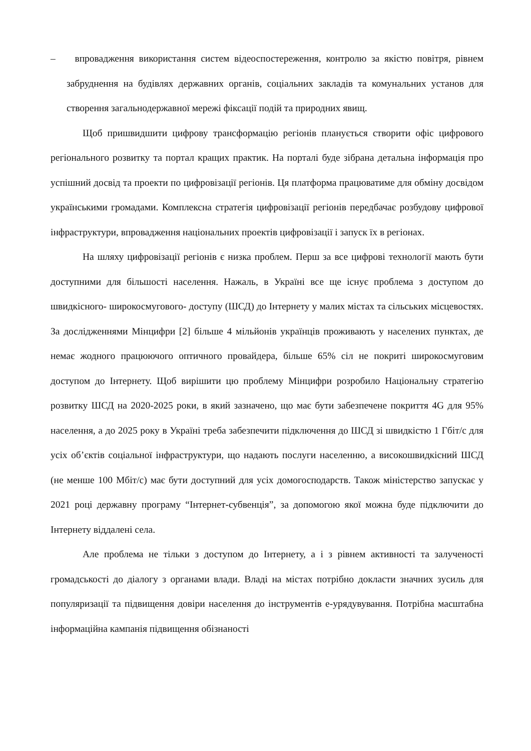– впровадження використання систем відеоспостереження, контролю за якістю повітря, рівнем забруднення на будівлях державних органів, соціальних закладів та комунальних установ для створення загальнодержавної мережі фіксації подій та природних явищ.
Щоб пришвидшити цифрову трансформацію регіонів планується створити офіс цифрового регіонального розвитку та портал кращих практик. На порталі буде зібрана детальна інформація про успішний досвід та проекти по цифровізації регіонів. Ця платформа працюватиме для обміну досвідом українськими громадами. Комплексна стратегія цифровізації регіонів передбачає розбудову цифрової інфраструктури, впровадження національних проектів цифровізації і запуск їх в регіонах.
На шляху цифровізації регіонів є низка проблем. Перш за все цифрові технології мають бути доступними для більшості населення. Нажаль, в Україні все ще існує проблема з доступом до швидкісного- широкосмугового- доступу (ШСД) до Інтернету у малих містах та сільських місцевостях. За дослідженнями Мінцифри [2] більше 4 мільйонів українців проживають у населених пунктах, де немає жодного працюючого оптичного провайдера, більше 65% сіл не покриті широкосмуговим доступом до Інтернету. Щоб вирішити цю проблему Мінцифри розробило Національну стратегію розвитку ШСД на 2020-2025 роки, в який зазначено, що має бути забезпечене покриття 4G для 95% населення, а до 2025 року в Україні треба забезпечити підключення до ШСД зі швидкістю 1 Гбіт/с для усіх об’єктів соціальної інфраструктури, що надають послуги населенню, а високошвидкісний ШСД (не менше 100 Мбіт/с) має бути доступний для усіх домогосподарств. Також міністерство запускає у 2021 році державну програму “Інтернет-субвенція”, за допомогою якої можна буде підключити до Інтернету віддалені села.
Але проблема не тільки з доступом до Інтернету, а і з рівнем активності та залученості громадськості до діалогу з органами влади. Владі на містах потрібно докласти значних зусиль для популяризації та підвищення довіри населення до інструментів е-урядувування. Потрібна масштабна інформаційна кампанія підвищення обізнаності